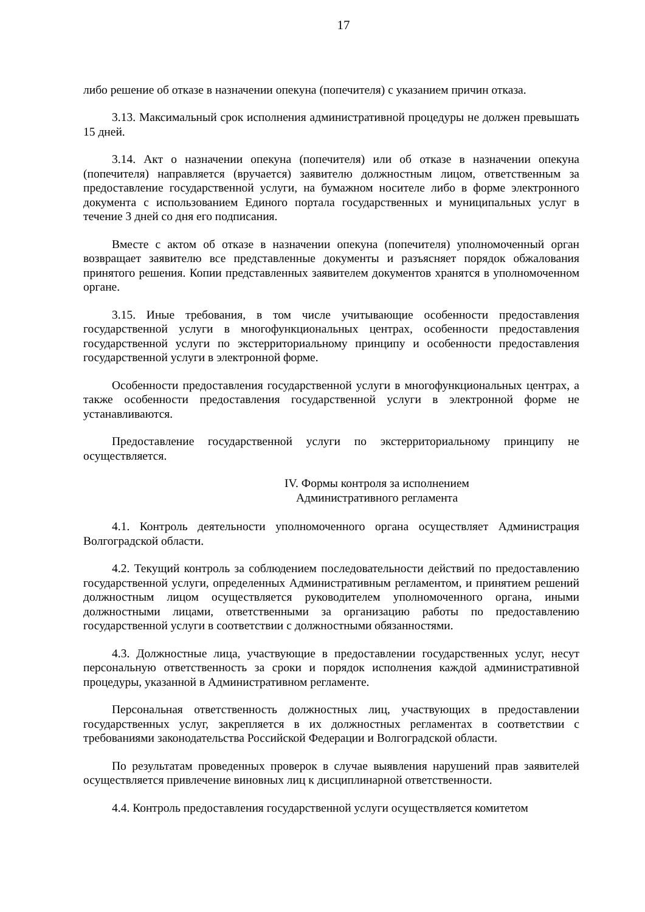17
либо решение об отказе в назначении опекуна (попечителя) с указанием причин отказа.
3.13. Максимальный срок исполнения административной процедуры не должен превышать 15 дней.
3.14. Акт о назначении опекуна (попечителя) или об отказе в назначении опекуна (попечителя) направляется (вручается) заявителю должностным лицом, ответственным за предоставление государственной услуги, на бумажном носителе либо в форме электронного документа с использованием Единого портала государственных и муниципальных услуг в течение 3 дней со дня его подписания.
Вместе с актом об отказе в назначении опекуна (попечителя) уполномоченный орган возвращает заявителю все представленные документы и разъясняет порядок обжалования принятого решения. Копии представленных заявителем документов хранятся в уполномоченном органе.
3.15. Иные требования, в том числе учитывающие особенности предоставления государственной услуги в многофункциональных центрах, особенности предоставления государственной услуги по экстерриториальному принципу и особенности предоставления государственной услуги в электронной форме.
Особенности предоставления государственной услуги в многофункциональных центрах, а также особенности предоставления государственной услуги в электронной форме не устанавливаются.
Предоставление государственной услуги по экстерриториальному принципу не осуществляется.
IV. Формы контроля за исполнением
Административного регламента
4.1. Контроль деятельности уполномоченного органа осуществляет Администрация Волгоградской области.
4.2. Текущий контроль за соблюдением последовательности действий по предоставлению государственной услуги, определенных Административным регламентом, и принятием решений должностным лицом осуществляется руководителем уполномоченного органа, иными должностными лицами, ответственными за организацию работы по предоставлению государственной услуги в соответствии с должностными обязанностями.
4.3. Должностные лица, участвующие в предоставлении государственных услуг, несут персональную ответственность за сроки и порядок исполнения каждой административной процедуры, указанной в Административном регламенте.
Персональная ответственность должностных лиц, участвующих в предоставлении государственных услуг, закрепляется в их должностных регламентах в соответствии с требованиями законодательства Российской Федерации и Волгоградской области.
По результатам проведенных проверок в случае выявления нарушений прав заявителей осуществляется привлечение виновных лиц к дисциплинарной ответственности.
4.4. Контроль предоставления государственной услуги осуществляется комитетом